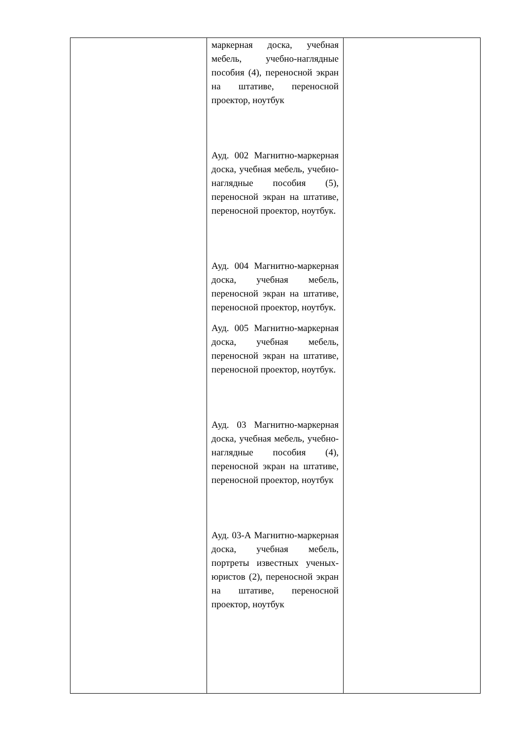| | маркерная доска, учебная мебель, учебно-наглядные пособия (4), переносной экран на штативе, переносной проектор, ноутбук Ауд. 002 Магнитно-маркерная доска, учебная мебель, учебно-наглядные пособия (5), переносной экран на штативе, переносной проектор, ноутбук. Ауд. 004 Магнитно-маркерная доска, учебная мебель, переносной экран на штативе, переносной проектор, ноутбук. Ауд. 005 Магнитно-маркерная доска, учебная мебель, переносной экран на штативе, переносной проектор, ноутбук. Ауд. 03 Магнитно-маркерная доска, учебная мебель, учебно-наглядные пособия (4), переносной экран на штативе, переносной проектор, ноутбук Ауд. 03-А Магнитно-маркерная доска, учебная мебель, портреты известных ученых-юристов (2), переносной экран на штативе, переносной проектор, ноутбук | |